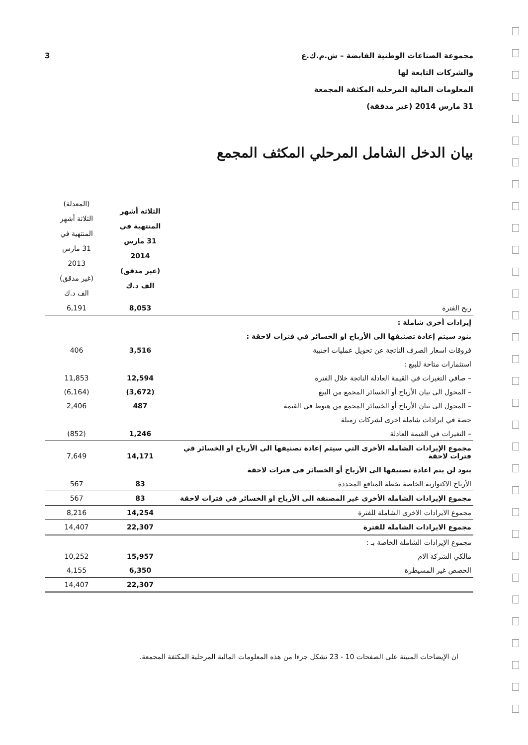مجموعة الصناعات الوطنية القابضة – ش.م.ك.ع
والشركات التابعة لها
المعلومات المالية المرحلية المكثفة المجمعة
31 مارس 2014 (غير مدققة)
3
بيان الدخل الشامل المرحلي المكثف المجمع
| | الثلاثة أشهر المنتهية في 31 مارس 2014 (غير مدقق) الف د.ك | (المعدلة) الثلاثة أشهر المنتهية في 31 مارس 2013 (غير مدقق) الف د.ك |
| ربح الفترة | 8,053 | 6,191 |
| إيرادات أخرى شاملة : | | |
| بنود سيتم إعادة تصنيفها الى الأرباح او الخسائر في فترات لاحقة : | | |
| فروقات اسعار الصرف الناتجة عن تحويل عمليات اجنبية | 3,516 | 406 |
| استثمارات متاحة للبيع : | | |
| – صافي التغيرات في القيمة العادلة الناتجة خلال الفترة | 12,594 | 11,853 |
| – المحول الى بيان الأرباح أو الخسائر المجمع من البيع | (3,672) | (6,164) |
| – المحول الى بيان الأرباح أو الخسائر المجمع من هبوط في القيمة | 487 | 2,406 |
| حصة في ايرادات شاملة اخرى لشركات زميلة | | |
| – التغيرات في القيمة العادلة | 1,246 | (852) |
| مجموع الإيرادات الشاملة الأخرى التي سيتم إعادة تصنيفها الى الأرباح او الخسائر في فترات لاحقة | 14,171 | 7,649 |
| بنود لن يتم اعادة تصنيفها الى الأرباح أو الخسائر في فترات لاحقة | | |
| الأرباح الاكتوارية الخاصة بخطة المنافع المحددة | 83 | 567 |
| مجموع الإيرادات الشاملة الأخرى غير المصنفة الى الأرباح او الخسائر في فترات لاحقة | 83 | 567 |
| مجموع الايرادات الاخرى الشاملة للفترة | 14,254 | 8,216 |
| مجموع الايرادات الشاملة للفترة | 22,307 | 14,407 |
| مجموع الإيرادات الشاملة الخاصة بـ : | | |
| مالكي الشركة الام | 15,957 | 10,252 |
| الحصص غير المسيطرة | 6,350 | 4,155 |
| | 22,307 | 14,407 |
ان الإيضاحات المبينة على الصفحات 10 - 23 تشكل جزءا من هذه المعلومات المالية المرحلية المكثفة المجمعة.